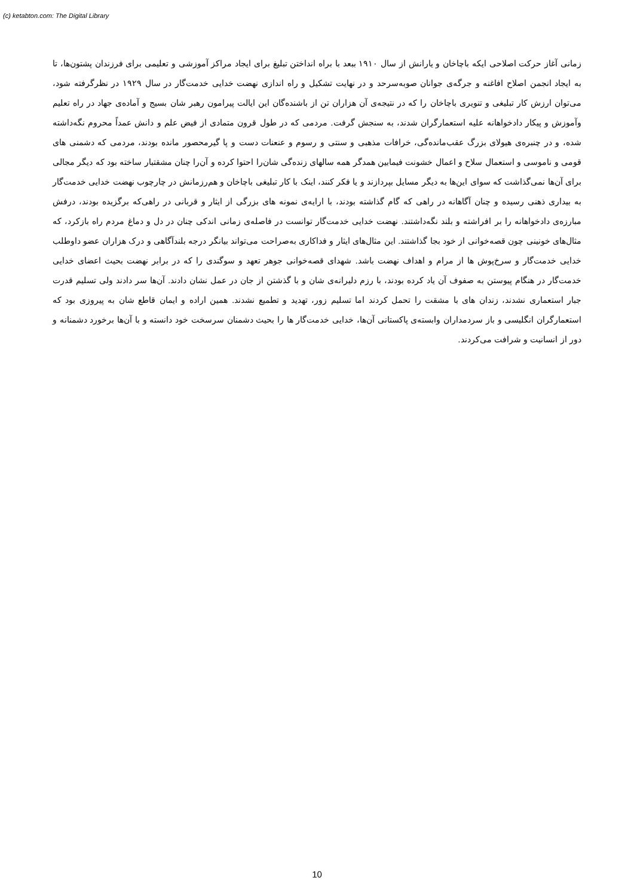(c) ketabton.com: The Digital Library
زمانی آغاز حرکت اصلاحی ایکه باچاخان و یارانش از سال ۱۹۱۰ ببعد با براه انداختن تبلیغ برای ایجاد مراکز آموزشی و تعلیمی برای فرزندان پشتون‌ها، تا به ایجاد انجمن اصلاح افاغنه و جرگه‌ی جوانان صوبه‌سرحد و در نهایت تشکیل و راه اندازی نهضت خدایی خدمت‌گار در سال ۱۹۲۹ در نظرگرفته شود، می‌توان ارزش کار تبلیغی و تنویری باچاخان را که در نتیجه‌ی آن هزاران تن از باشنده‌گان این ایالت پیرامون رهبر شان بسیج و آماده‌ی جهاد در راه تعلیم وآموزش و پیکار دادخواهانه علیه استعمارگران شدند، به سنجش گرفت. مردمی که در طول قرون متمادی از فیض علم و دانش عمداً محروم نگه‌داشته شده، و در چنبره‌ی هیولای بزرگ عقب‌مانده‌گی، خرافات مذهبی و سنتی و رسوم و عنعنات دست و پا گیرمحصور مانده بودند، مردمی که دشمنی های قومی و ناموسی و استعمال سلاح و اعمال خشونت فیمابین همدگر همه سالهای زنده‌گی شان‌را احتوا کرده و آن‌را چنان مشقتبار ساخته بود که دیگر مجالی برای آن‌ها نمی‌گذاشت که سوای این‌ها به دیگر مسایل بپردازند و یا فکر کنند، اینک با کار تبلیغی باچاخان و هم‌رزمانش در چارچوب نهضت خدایی خدمت‌گار به بیداری ذهنی رسیده و چنان آگاهانه در راهی که گام گذاشته بودند، با ارایه‌ی نمونه های بزرگی از ایثار و قربانی در راهی‌که برگزیده بودند، درفش مبارزه‌ی دادخواهانه را بر افراشته و بلند نگه‌داشتند. نهضت خدایی خدمت‌گار توانست در فاصله‌ی زمانی اندکی چنان در دل و دماغ مردم راه بازکرد، که مثال‌های خونینی چون قصه‌خوانی از خود بجا گذاشتند. این مثال‌های ایثار و فداکاری به‌صراحت می‌تواند بیانگر درجه بلندآگاهی و درک هزاران عضو داوطلب خدایی خدمت‌گار و سرخ‌پوش ها از مرام و اهداف نهضت باشد. شهدای قصه‌خوانی جوهر تعهد و سوگندی را که در برابر نهضت بحیث اعضای خدایی خدمت‌گار در هنگام پیوستن به صفوف آن یاد کرده بودند، با رزم دلیرانه‌ی شان و با گذشتن از جان در عمل نشان دادند. آن‌ها سر دادند ولی تسلیم قدرت جبار استعماری نشدند، زندان های با مشقت را تحمل کردند اما تسلیم زور، تهدید و تطمیع نشدند. همین اراده و ایمان قاطع شان به پیروزی بود که استعمارگران انگلیسی و باز سردمداران وابسته‌ی پاکستانی آن‌ها، خدایی خدمت‌گار ها را بحیث دشمنان سرسخت خود دانسته و با آن‌ها برخورد دشمنانه و دور از انسانیت و شرافت می‌کردند.
10